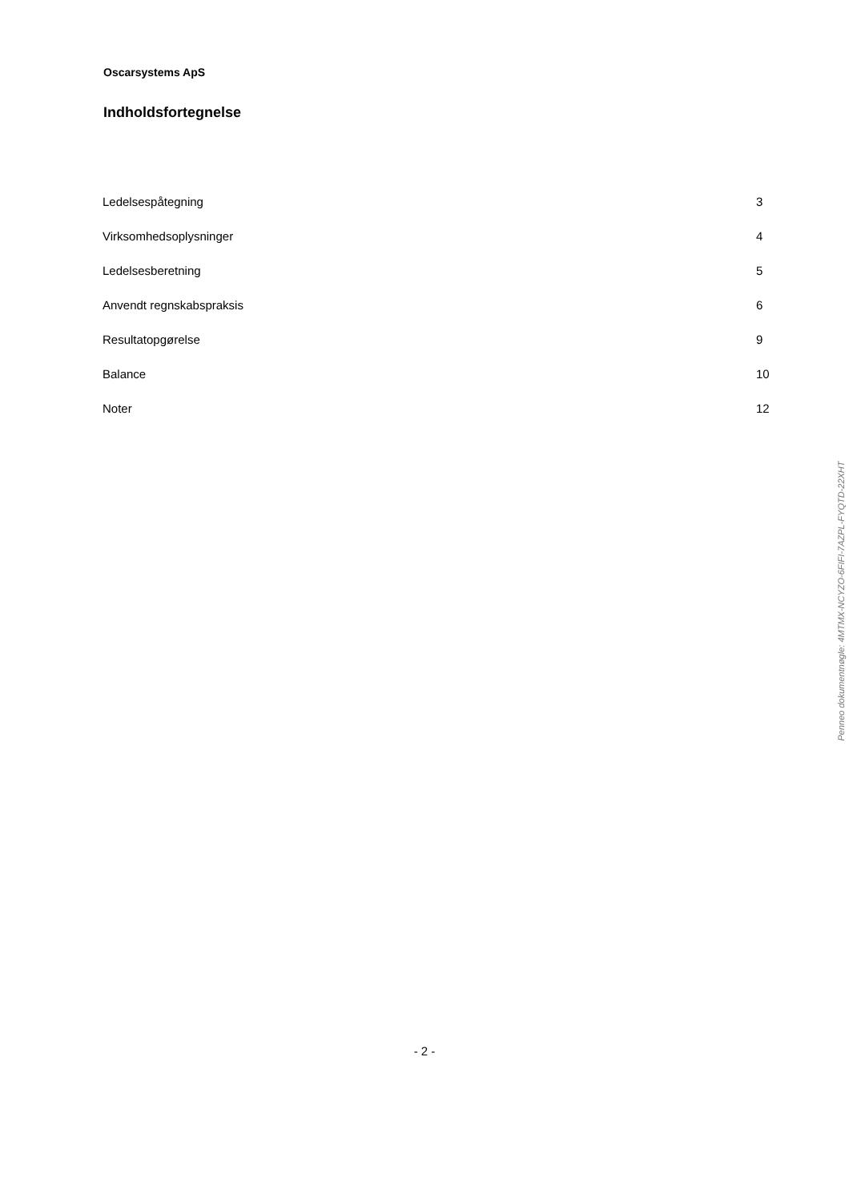Oscarsystems ApS
Indholdsfortegnelse
| Ledelsespåtegning | 3 |
| Virksomhedsoplysninger | 4 |
| Ledelsesberetning | 5 |
| Anvendt regnskabspraksis | 6 |
| Resultatopgørelse | 9 |
| Balance | 10 |
| Noter | 12 |
Penneo dokumentnøgle: 4MTMX-NCYZO-6FIFI-7AZPL-FYQTD-22XHT
- 2 -